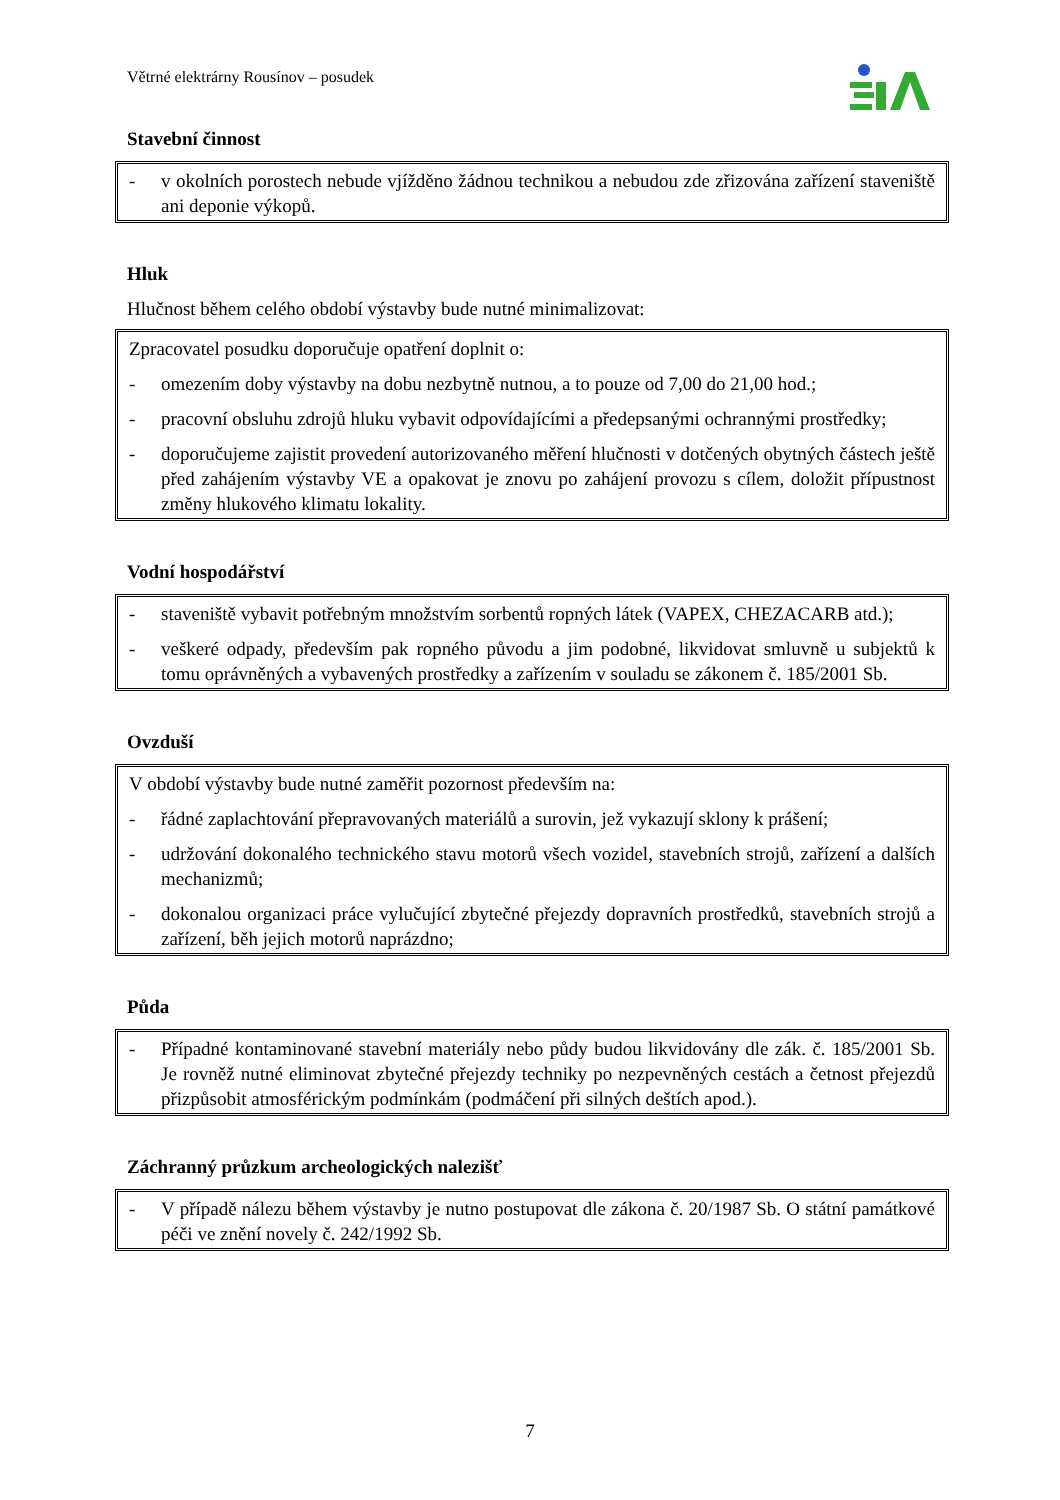Větrné elektrárny Rousínov – posudek
Stavební činnost
- v okolních porostech nebude vjížděno žádnou technikou a nebudou zde zřizována zařízení staveniště ani deponie výkopů.
Hluk
Hlučnost během celého období výstavby bude nutné minimalizovat:
Zpracovatel posudku doporučuje opatření doplnit o:
- omezením doby výstavby na dobu nezbytně nutnou, a to pouze od 7,00 do 21,00 hod.;
- pracovní obsluhu zdrojů hluku vybavit odpovídajícími a předepsanými ochrannými prostředky;
- doporučujeme zajistit provedení autorizovaného měření hlučnosti v dotčených obytných částech ještě před zahájením výstavby VE a opakovat je znovu po zahájení provozu s cílem, doložit přípustnost změny hlukového klimatu lokality.
Vodní hospodářství
- staveniště vybavit potřebným množstvím sorbentů ropných látek (VAPEX, CHEZACARB atd.);
- veškeré odpady, především pak ropného původu a jim podobné, likvidovat smluvně u subjektů k tomu oprávněných a vybavených prostředky a zařízením v souladu se zákonem č. 185/2001 Sb.
Ovzduší
V období výstavby bude nutné zaměřit pozornost především na:
- řádné zaplachtování přepravovaných materiálů a surovin, jež vykazují sklony k prášení;
- udržování dokonalého technického stavu motorů všech vozidel, stavebních strojů, zařízení a dalších mechanizmů;
- dokonalou organizaci práce vylučující zbytečné přejezdy dopravních prostředků, stavebních strojů a zařízení, běh jejich motorů naprázdno;
Půda
- Případné kontaminované stavební materiály nebo půdy budou likvidovány dle zák. č. 185/2001 Sb. Je rovněž nutné eliminovat zbytečné přejezdy techniky po nezpevněných cestách a četnost přejezdů přizpůsobit atmosférickým podmínkám (podmáčení při silných deštích apod.).
Záchranný průzkum archeologických nalezišť
- V případě nálezu během výstavby je nutno postupovat dle zákona č. 20/1987 Sb. O státní památkové péči ve znění novely č. 242/1992 Sb.
7